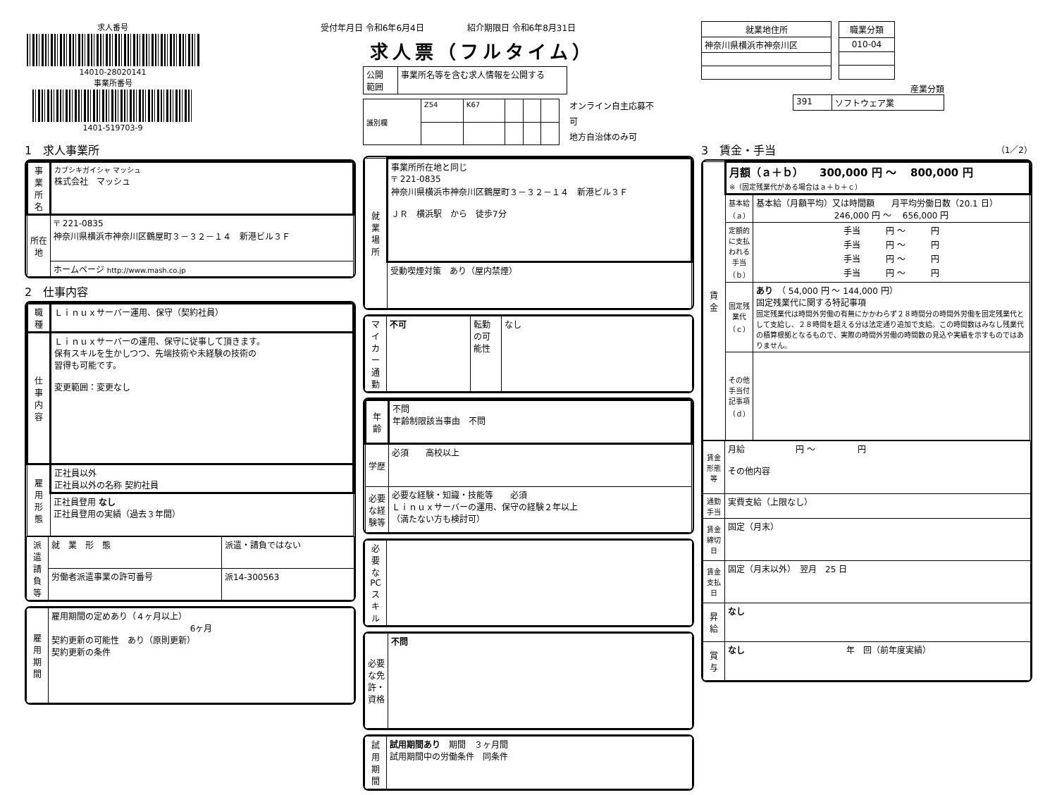求人番号
14010-28020141
事業所番号
1401-519703-9
受付年月日 令和6年6月4日 紹介期限日 令和6年8月31日
求人票（フルタイム）
| 公開 範囲 | 事業所名等を含む求人情報を公開する |
| 識別欄 | Z54 | K67 | | | |
オンライン自主応募不可
地方自治体のみ可
| 就業地住所 |
| --- |
| 神奈川県横浜市神奈川区 |
| 職業分類 |
| --- |
| 010-04 |
産業分類
| 391 | ソフトウェア業 |
1　求人事業所
| 事業所名 | カブシキガイシャ マッシュ 株式会社 マッシュ |
| 所在地 | 〒 221-0835 神奈川県横浜市神奈川区鶴屋町３－３２－１４ 新港ビル３Ｆ |
| | ホームページ http://www.mash.co.jp |
2　仕事内容
| 職種 | Ｌｉｎｕｘサーバー運用、保守（契約社員） |
| 仕事内容 | Ｌｉｎｕｘサーバーの運用、保守に従事して頂きます。 保有スキルを生かしつつ、先端技術や未経験の技術の 習得も可能です。 変更範囲：変更なし |
| 雇用形態 | 正社員以外 正社員以外の名称 契約社員 |
| | 正社員登用 なし 正社員登用の実績（過去３年間） |
| 派遣請負等 | 就 業 形 態 | 派遣・請負ではない |
| | 労働者派遣事業の許可番号 | 派14-300563 |
| 雇用期間 | 雇用期間の定めあり（４ヶ月以上） 6ヶ月 契約更新の可能性 あり（原則更新） 契約更新の条件 |
| 就業場所 | 事業所所在地と同じ 〒 221-0835 神奈川県横浜市神奈川区鶴屋町３－３２－１４ 新港ビル３Ｆ ＪＲ 横浜駅 から 徒歩7分 |
| | 受動喫煙対策 あり（屋内禁煙） |
| マイカー通勤 | 不可 | 転勤の可能性 | なし |
| 年齢 | 不問 年齢制限該当事由 不問 |
| 学歴 | 必須 高校以上 |
| 必要な経験等 | 必要な経験・知識・技能等 必須 Ｌｉｎｕｘサーバーの運用、保守の経験２年以上 （満たない方も検討可） |
| 必要なPCスキル | |
| 必要な免許・資格 | 不問 |
| 試用期間 | 試用期間あり 期間 ３ヶ月間 試用期間中の労働条件 同条件 |
3　賃金・手当 （1／2）
| 賃金 | 月額（ａ＋ｂ） 300,000 円 ～ 800,000 円 ※（固定残業代がある場合はａ＋ｂ＋ｃ） | |
| | 基本給（ａ） | 基本給（月額平均）又は時間額 月平均労働日数（20.1 日） 246,000 円 ～ 656,000 円 |
| | 定額的に支払われる手当（ｂ） | 手当 円 ～ 円 手当 円 ～ 円 手当 円 ～ 円 手当 円 ～ 円 |
| | 固定残業代（ｃ） | あり （ 54,000 円 ～ 144,000 円） 固定残業代に関する特記事項 固定残業代は時間外労働の有無にかかわらず２８時間分の時間外労働を固定残業代として支給し、２８時間を超える分は法定通り追加で支給。この時間数はみなし残業代の積算根拠となるもので、実際の時間外労働の時間数の見込や実績を示すものではありません。 |
| | その他手当付記事項（ｄ） | |
| 賃金形態等 | 月給 円 ～ 円 その他内容 |
| 通勤手当 | 実費支給（上限なし） |
| 賃金締切日 | 固定（月末） |
| 賃金支払日 | 固定（月末以外） 翌月 25 日 |
| 昇給 | なし |
| 賞与 | なし 年 回（前年度実績） |